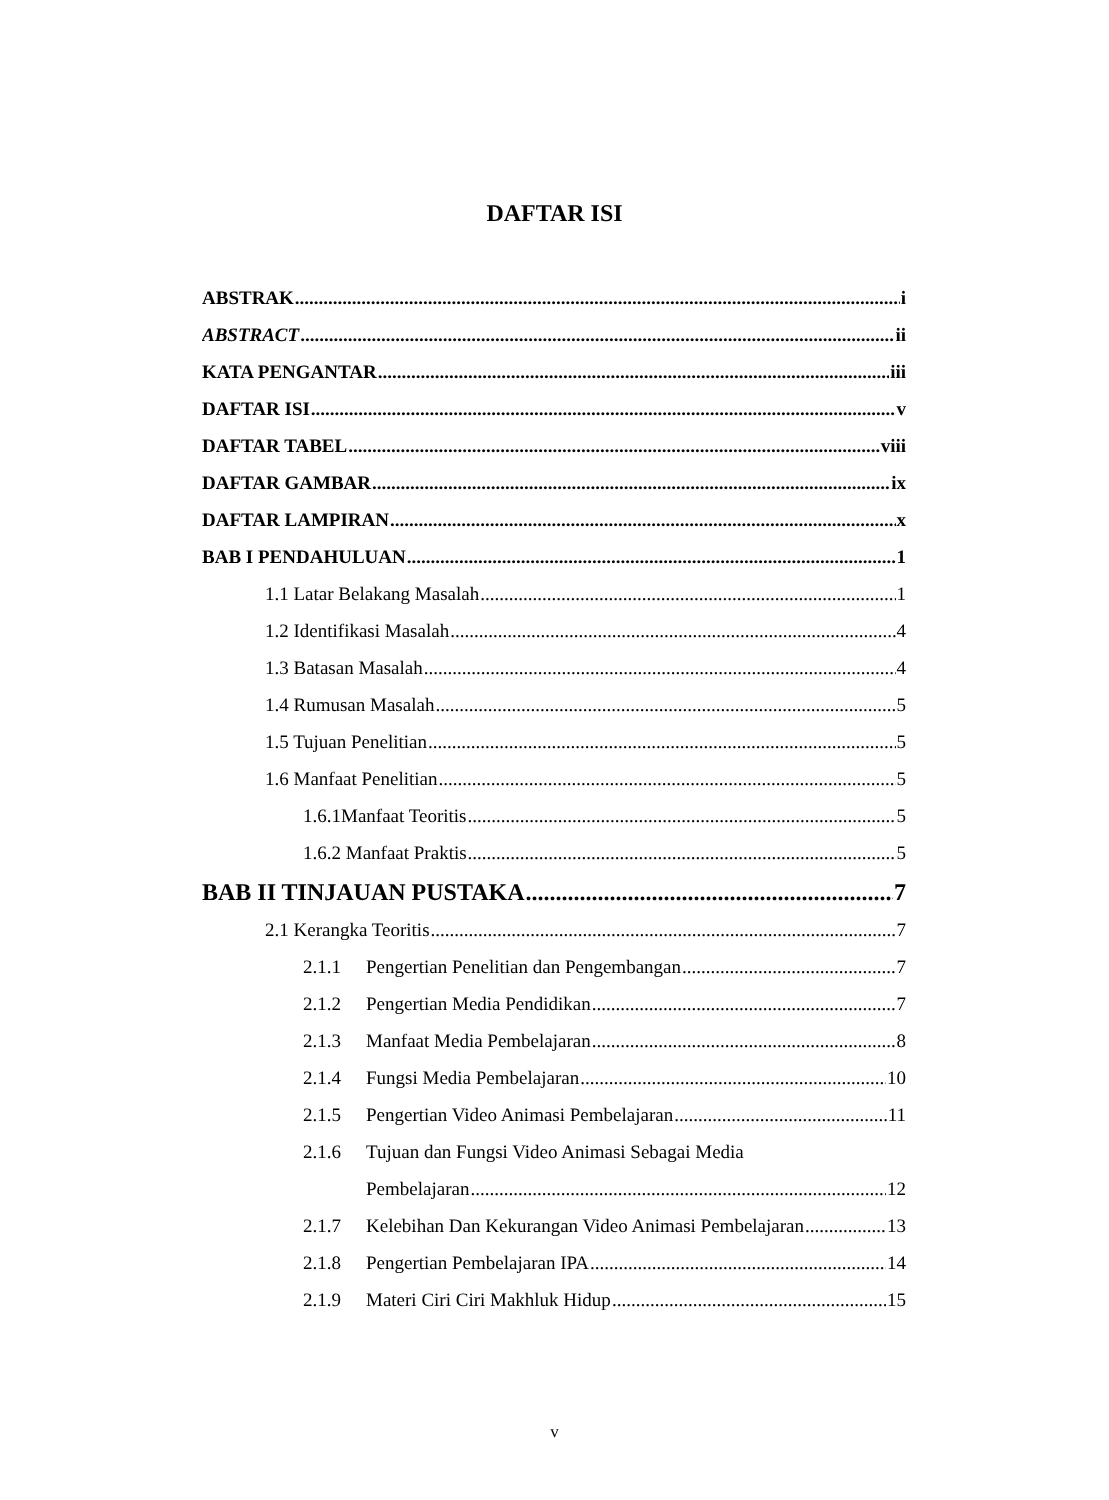DAFTAR ISI
ABSTRAK i
ABSTRACT ii
KATA PENGANTAR iii
DAFTAR ISI v
DAFTAR TABEL viii
DAFTAR GAMBAR ix
DAFTAR LAMPIRAN x
BAB I PENDAHULUAN 1
1.1 Latar Belakang Masalah 1
1.2 Identifikasi Masalah 4
1.3 Batasan Masalah 4
1.4 Rumusan Masalah 5
1.5 Tujuan Penelitian 5
1.6 Manfaat Penelitian 5
1.6.1Manfaat Teoritis 5
1.6.2 Manfaat Praktis 5
BAB II TINJAUAN PUSTAKA 7
2.1 Kerangka Teoritis 7
2.1.1 Pengertian Penelitian dan Pengembangan 7
2.1.2 Pengertian Media Pendidikan 7
2.1.3 Manfaat Media Pembelajaran 8
2.1.4 Fungsi Media Pembelajaran 10
2.1.5 Pengertian Video Animasi Pembelajaran 11
2.1.6 Tujuan dan Fungsi Video Animasi Sebagai Media
Pembelajaran 12
2.1.7 Kelebihan Dan Kekurangan Video Animasi Pembelajaran 13
2.1.8 Pengertian Pembelajaran IPA 14
2.1.9 Materi Ciri Ciri Makhluk Hidup 15
v